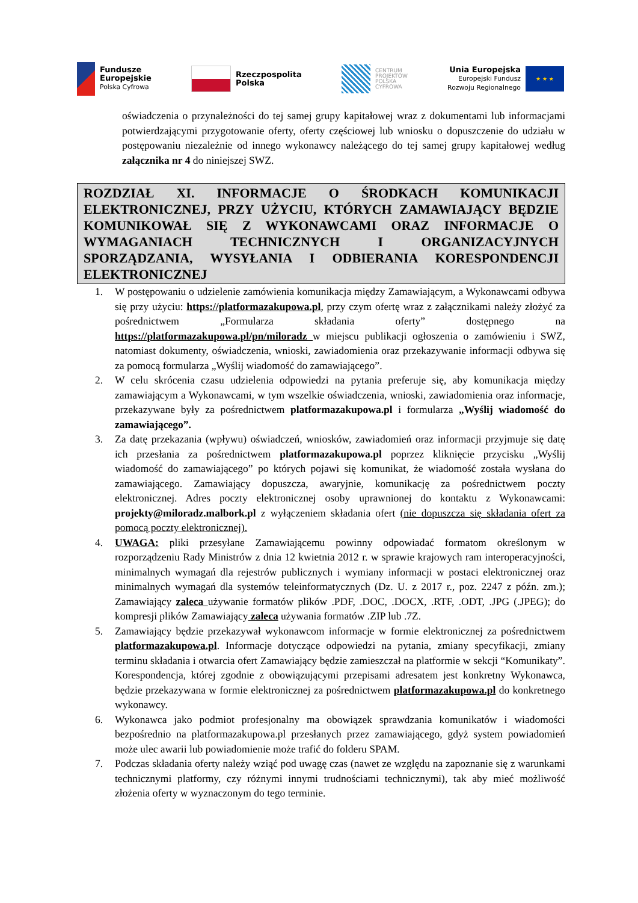Fundusze
Europejskie
Polska Cyfrowa
Rzeczpospolita
Polska
CENTRUM
PROJEKTÓW
POLSKA
CYFROWA
Unia Europejska
Europejski Fundusz
Rozwoju Regionalnego
★ ★ ★
oświadczenia o przynależności do tej samej grupy kapitałowej wraz z dokumentami lub informacjami potwierdzającymi przygotowanie oferty, oferty częściowej lub wniosku o dopuszczenie do udziału w postępowaniu niezależnie od innego wykonawcy należącego do tej samej grupy kapitałowej według załącznika nr 4 do niniejszej SWZ.
ROZDZIAŁ XI. INFORMACJE O ŚRODKACH KOMUNIKACJI ELEKTRONICZNEJ, PRZY UŻYCIU, KTÓRYCH ZAMAWIAJĄCY BĘDZIE KOMUNIKOWAŁ SIĘ Z WYKONAWCAMI ORAZ INFORMACJE O WYMAGANIACH TECHNICZNYCH I ORGANIZACYJNYCH SPORZĄDZANIA, WYSYŁANIA I ODBIERANIA KORESPONDENCJI ELEKTRONICZNEJ
1. W postępowaniu o udzielenie zamówienia komunikacja między Zamawiającym, a Wykonawcami odbywa się przy użyciu: https://platformazakupowa.pl, przy czym ofertę wraz z załącznikami należy złożyć za pośrednictwem „Formularza składania oferty” dostępnego na https://platformazakupowa.pl/pn/miloradz w miejscu publikacji ogłoszenia o zamówieniu i SWZ, natomiast dokumenty, oświadczenia, wnioski, zawiadomienia oraz przekazywanie informacji odbywa się za pomocą formularza „Wyślij wiadomość do zamawiającego”.
2. W celu skrócenia czasu udzielenia odpowiedzi na pytania preferuje się, aby komunikacja między zamawiającym a Wykonawcami, w tym wszelkie oświadczenia, wnioski, zawiadomienia oraz informacje, przekazywane były za pośrednictwem platformazakupowa.pl i formularza „Wyślij wiadomość do zamawiającego”.
3. Za datę przekazania (wpływu) oświadczeń, wniosków, zawiadomień oraz informacji przyjmuje się datę ich przesłania za pośrednictwem platformazakupowa.pl poprzez kliknięcie przycisku „Wyślij wiadomość do zamawiającego” po których pojawi się komunikat, że wiadomość została wysłana do zamawiającego. Zamawiający dopuszcza, awaryjnie, komunikację za pośrednictwem poczty elektronicznej. Adres poczty elektronicznej osoby uprawnionej do kontaktu z Wykonawcami: projekty@miloradz.malbork.pl z wyłączeniem składania ofert (nie dopuszcza się składania ofert za pomocą poczty elektronicznej).
4. UWAGA: pliki przesyłane Zamawiającemu powinny odpowiadać formatom określonym w rozporządzeniu Rady Ministrów z dnia 12 kwietnia 2012 r. w sprawie krajowych ram interoperacyjności, minimalnych wymagań dla rejestrów publicznych i wymiany informacji w postaci elektronicznej oraz minimalnych wymagań dla systemów teleinformatycznych (Dz. U. z 2017 r., poz. 2247 z późn. zm.); Zamawiający zaleca używanie formatów plików .PDF, .DOC, .DOCX, .RTF, .ODT, .JPG (.JPEG); do kompresji plików Zamawiający zaleca używania formatów .ZIP lub .7Z.
5. Zamawiający będzie przekazywał wykonawcom informacje w formie elektronicznej za pośrednictwem platformazakupowa.pl. Informacje dotyczące odpowiedzi na pytania, zmiany specyfikacji, zmiany terminu składania i otwarcia ofert Zamawiający będzie zamieszczał na platformie w sekcji “Komunikaty”. Korespondencja, której zgodnie z obowiązującymi przepisami adresatem jest konkretny Wykonawca, będzie przekazywana w formie elektronicznej za pośrednictwem platformazakupowa.pl do konkretnego wykonawcy.
6. Wykonawca jako podmiot profesjonalny ma obowiązek sprawdzania komunikatów i wiadomości bezpośrednio na platformazakupowa.pl przesłanych przez zamawiającego, gdyż system powiadomień może ulec awarii lub powiadomienie może trafić do folderu SPAM.
7. Podczas składania oferty należy wziąć pod uwagę czas (nawet ze względu na zapoznanie się z warunkami technicznymi platformy, czy różnymi innymi trudnościami technicznymi), tak aby mieć możliwość złożenia oferty w wyznaczonym do tego terminie.